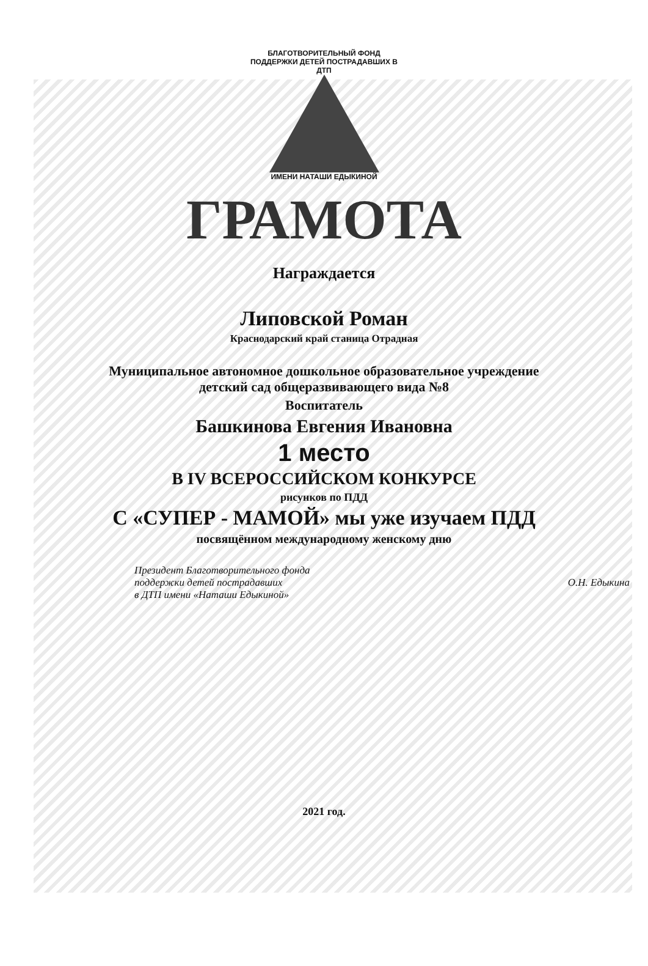БЛАГОТВОРИТЕЛЬНЫЙ ФОНД ПОДДЕРЖКИ ДЕТЕЙ ПОСТРАДАВШИХ В ДТП
ИМЕНИ НАТАШИ ЕДЫКИНОЙ
ГРАМОТА
Награждается
Липовской Роман
Краснодарский край станица Отрадная
Муниципальное автономное дошкольное образовательное учреждение
детский сад общеразвивающего вида №8
Воспитатель
Башкинова Евгения Ивановна
1 место
В IV ВСЕРОССИЙСКОМ КОНКУРСЕ
рисунков по ПДД
С «СУПЕР - МАМОЙ» мы уже изучаем ПДД
посвящённом международному женскому дню
Президент Благотворительного фонда
поддержки детей пострадавших
в ДТП имени «Наташи Едыкиной»
О.Н. Едыкина
2021 год.